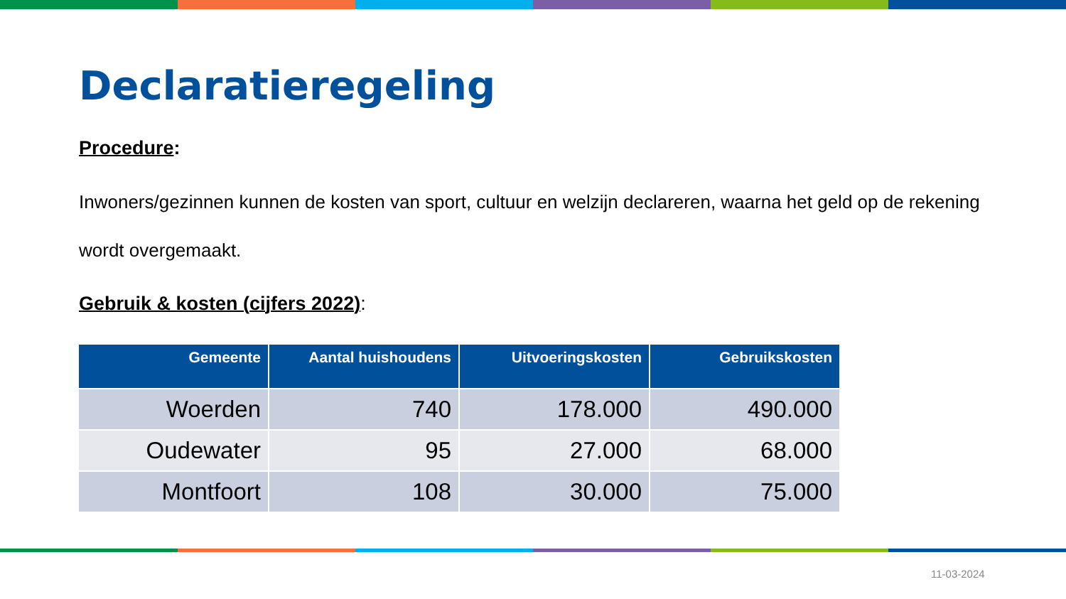Declaratieregeling
Procedure:
Inwoners/gezinnen kunnen de kosten van sport, cultuur en welzijn declareren, waarna het geld op de rekening wordt overgemaakt.
Gebruik & kosten (cijfers 2022):
| Gemeente | Aantal huishoudens | Uitvoeringskosten | Gebruikskosten |
| --- | --- | --- | --- |
| Woerden | 740 | 178.000 | 490.000 |
| Oudewater | 95 | 27.000 | 68.000 |
| Montfoort | 108 | 30.000 | 75.000 |
11-03-2024